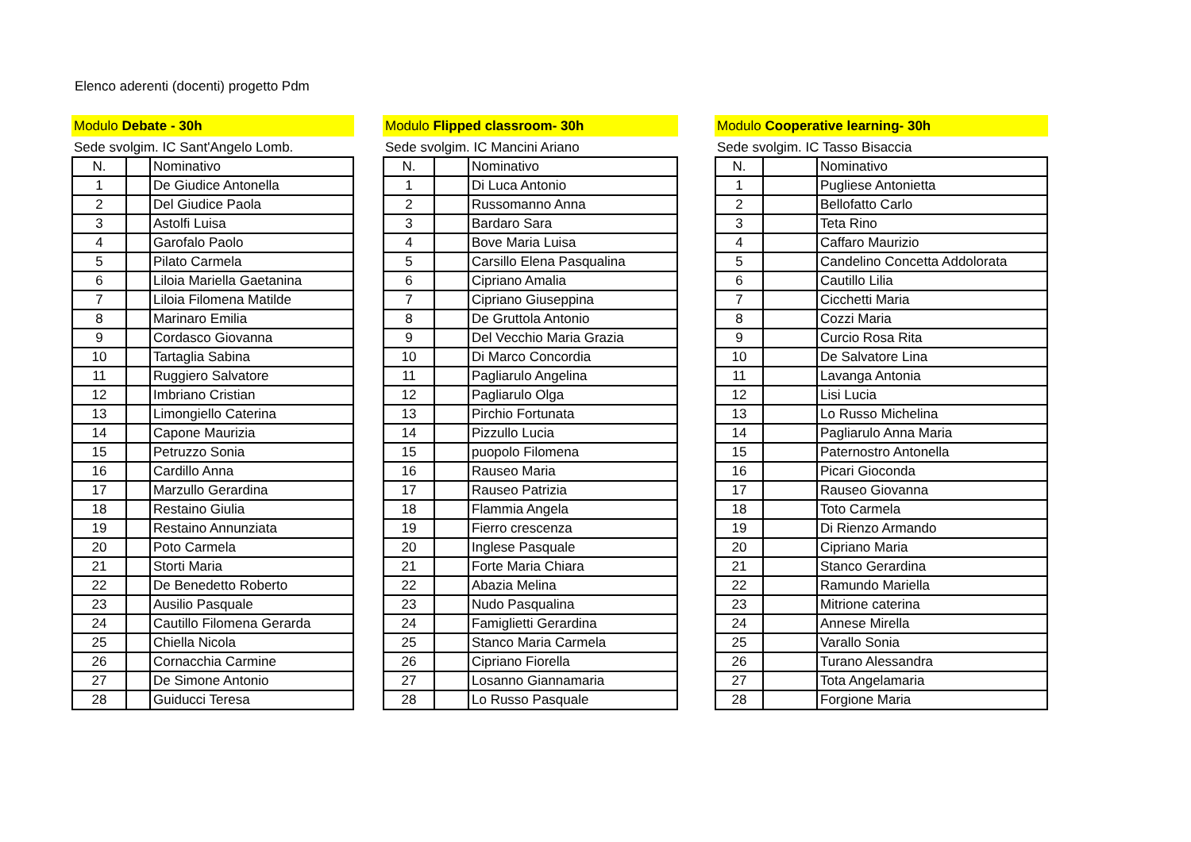Elenco aderenti (docenti) progetto Pdm
Modulo Debate - 30h
Sede svolgim. IC Sant'Angelo Lomb.
| N. | | Nominativo |
| 1 | | De Giudice Antonella |
| 2 | | Del Giudice Paola |
| 3 | | Astolfi Luisa |
| 4 | | Garofalo Paolo |
| 5 | | Pilato Carmela |
| 6 | | Liloia Mariella Gaetanina |
| 7 | | Liloia Filomena Matilde |
| 8 | | Marinaro Emilia |
| 9 | | Cordasco Giovanna |
| 10 | | Tartaglia Sabina |
| 11 | | Ruggiero Salvatore |
| 12 | | Imbriano Cristian |
| 13 | | Limongiello Caterina |
| 14 | | Capone Maurizia |
| 15 | | Petruzzo Sonia |
| 16 | | Cardillo Anna |
| 17 | | Marzullo Gerardina |
| 18 | | Restaino Giulia |
| 19 | | Restaino Annunziata |
| 20 | | Poto Carmela |
| 21 | | Storti Maria |
| 22 | | De Benedetto Roberto |
| 23 | | Ausilio Pasquale |
| 24 | | Cautillo Filomena Gerarda |
| 25 | | Chiella Nicola |
| 26 | | Cornacchia Carmine |
| 27 | | De Simone Antonio |
| 28 | | Guiducci Teresa |
Modulo Flipped classroom- 30h
Sede svolgim. IC Mancini Ariano
| N. | | Nominativo |
| 1 | | Di Luca Antonio |
| 2 | | Russomanno Anna |
| 3 | | Bardaro Sara |
| 4 | | Bove Maria Luisa |
| 5 | | Carsillo Elena Pasqualina |
| 6 | | Cipriano Amalia |
| 7 | | Cipriano Giuseppina |
| 8 | | De Gruttola Antonio |
| 9 | | Del Vecchio Maria Grazia |
| 10 | | Di Marco Concordia |
| 11 | | Pagliarulo Angelina |
| 12 | | Pagliarulo Olga |
| 13 | | Pirchio Fortunata |
| 14 | | Pizzullo Lucia |
| 15 | | puopolo Filomena |
| 16 | | Rauseo Maria |
| 17 | | Rauseo Patrizia |
| 18 | | Flammia Angela |
| 19 | | Fierro crescenza |
| 20 | | Inglese Pasquale |
| 21 | | Forte Maria Chiara |
| 22 | | Abazia Melina |
| 23 | | Nudo Pasqualina |
| 24 | | Famiglietti Gerardina |
| 25 | | Stanco Maria Carmela |
| 26 | | Cipriano Fiorella |
| 27 | | Losanno Giannamaria |
| 28 | | Lo Russo Pasquale |
Modulo Cooperative learning- 30h
Sede svolgim. IC Tasso Bisaccia
| N. | | Nominativo |
| 1 | | Pugliese Antonietta |
| 2 | | Bellofatto Carlo |
| 3 | | Teta Rino |
| 4 | | Caffaro Maurizio |
| 5 | | Candelino Concetta Addolorata |
| 6 | | Cautillo Lilia |
| 7 | | Cicchetti Maria |
| 8 | | Cozzi Maria |
| 9 | | Curcio Rosa Rita |
| 10 | | De Salvatore Lina |
| 11 | | Lavanga Antonia |
| 12 | | Lisi Lucia |
| 13 | | Lo Russo Michelina |
| 14 | | Pagliarulo Anna Maria |
| 15 | | Paternostro Antonella |
| 16 | | Picari Gioconda |
| 17 | | Rauseo Giovanna |
| 18 | | Toto Carmela |
| 19 | | Di Rienzo Armando |
| 20 | | Cipriano Maria |
| 21 | | Stanco Gerardina |
| 22 | | Ramundo Mariella |
| 23 | | Mitrione caterina |
| 24 | | Annese Mirella |
| 25 | | Varallo Sonia |
| 26 | | Turano Alessandra |
| 27 | | Tota Angelamaria |
| 28 | | Forgione Maria |